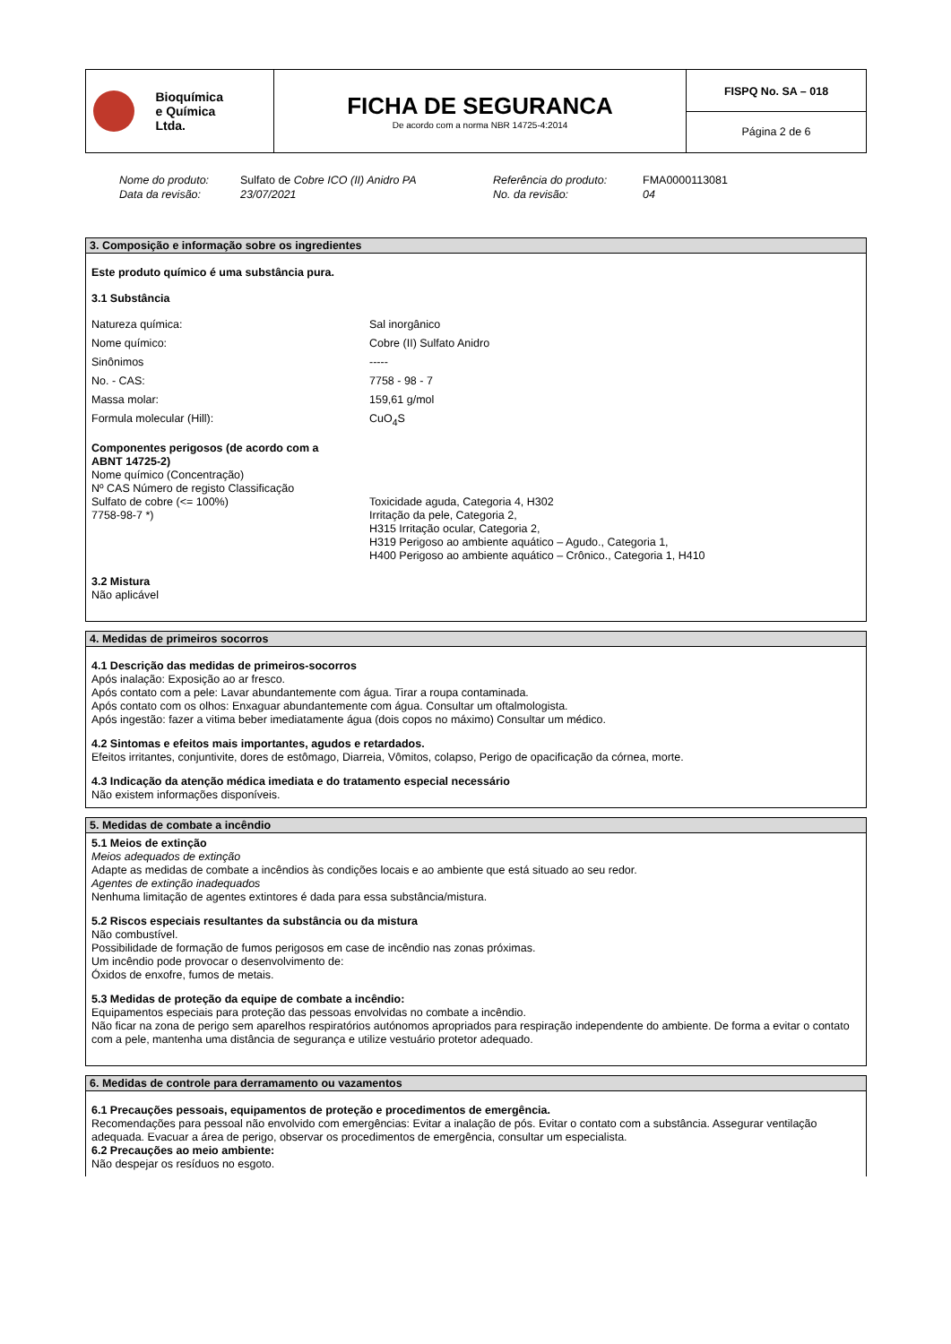| Bioquímica e Química Ltda. | FICHA DE SEGURANCA De acordo com a norma NBR 14725-4:2014 | FISPQ No. SA – 018 Página 2 de 6 |
Nome do produto: Sulfato de Cobre ICO (II) Anidro PA Referência do produto: FMA0000113081 Data da revisão: 23/07/2021 No. da revisão: 04
3. Composição e informação sobre os ingredientes
Este produto químico é uma substância pura.
3.1 Substância
Natureza química: Sal inorgânico Nome químico: Cobre (II) Sulfato Anidro Sinônimos ----- No. - CAS: 7758 - 98 - 7 Massa molar: 159,61 g/mol Formula molecular (Hill): CuO<sub>4</sub>S
Componentes perigosos (de acordo com a
ABNT 14725-2)
Nome químico (Concentração)
Nº CAS Número de registo Classificação
Sulfato de cobre (<= 100%)
7758-98-7 *) Toxicidade aguda, Categoria 4, H302
Irritação da pele, Categoria 2,
H315 Irritação ocular, Categoria 2,
H319 Perigoso ao ambiente aquático – Agudo., Categoria 1,
H400 Perigoso ao ambiente aquático – Crônico., Categoria 1, H410
3.2 Mistura
Não aplicável
4. Medidas de primeiros socorros
4.1 Descrição das medidas de primeiros-socorros
Após inalação: Exposição ao ar fresco.
Após contato com a pele: Lavar abundantemente com água. Tirar a roupa contaminada.
Após contato com os olhos: Enxaguar abundantemente com água. Consultar um oftalmologista.
Após ingestão: fazer a vitima beber imediatamente água (dois copos no máximo) Consultar um médico.
4.2 Sintomas e efeitos mais importantes, agudos e retardados.
Efeitos irritantes, conjuntivite, dores de estômago, Diarreia, Vômitos, colapso, Perigo de opacificação da córnea, morte.
4.3 Indicação da atenção médica imediata e do tratamento especial necessário
Não existem informações disponíveis.
5. Medidas de combate a incêndio
5.1 Meios de extinção
Meios adequados de extinção
Adapte as medidas de combate a incêndios às condições locais e ao ambiente que está situado ao seu redor.
Agentes de extinção inadequados
Nenhuma limitação de agentes extintores é dada para essa substância/mistura.
5.2 Riscos especiais resultantes da substância ou da mistura
Não combustível.
Possibilidade de formação de fumos perigosos em case de incêndio nas zonas próximas.
Um incêndio pode provocar o desenvolvimento de:
Óxidos de enxofre, fumos de metais.
5.3 Medidas de proteção da equipe de combate a incêndio:
Equipamentos especiais para proteção das pessoas envolvidas no combate a incêndio.
Não ficar na zona de perigo sem aparelhos respiratórios autónomos apropriados para respiração independente do ambiente. De forma a evitar o contato com a pele, mantenha uma distância de segurança e utilize vestuário protetor adequado.
6. Medidas de controle para derramamento ou vazamentos
6.1 Precauções pessoais, equipamentos de proteção e procedimentos de emergência.
Recomendações para pessoal não envolvido com emergências: Evitar a inalação de pós. Evitar o contato com a substância. Assegurar ventilação adequada. Evacuar a área de perigo, observar os procedimentos de emergência, consultar um especialista.
6.2 Precauções ao meio ambiente:
Não despejar os resíduos no esgoto.